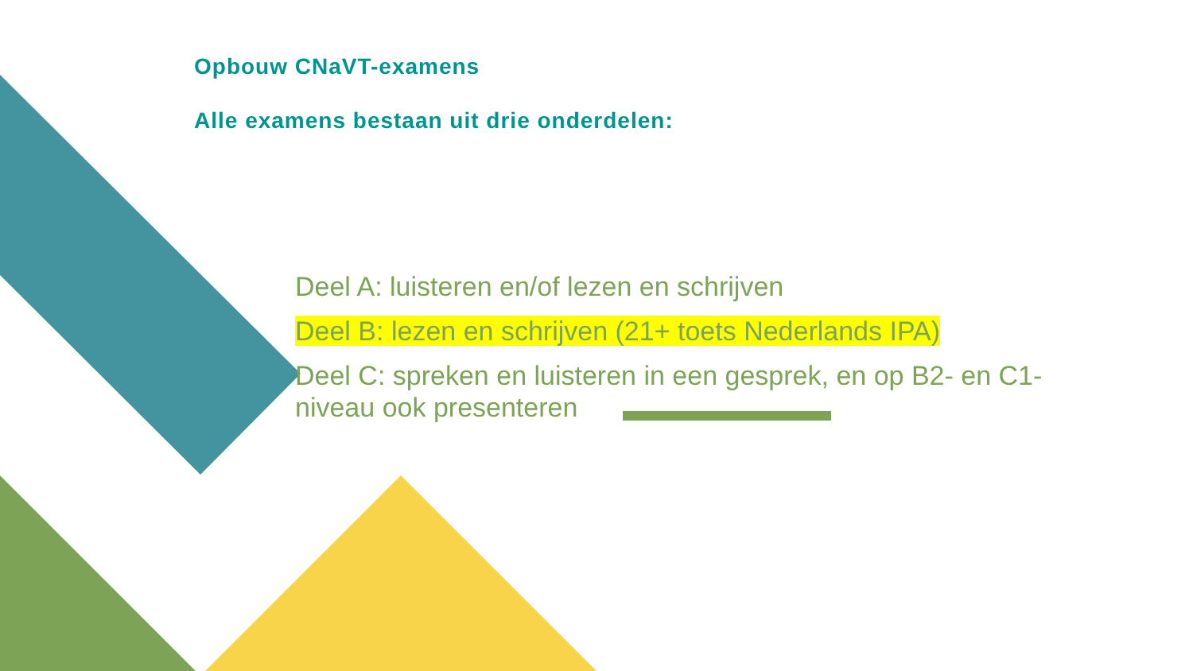Opbouw CNaVT-examens
Alle examens bestaan uit drie onderdelen:
Deel A: luisteren en/of lezen en schrijven
Deel B: lezen en schrijven (21+ toets Nederlands IPA)
Deel C: spreken en luisteren in een gesprek, en op B2- en C1-niveau ook presenteren